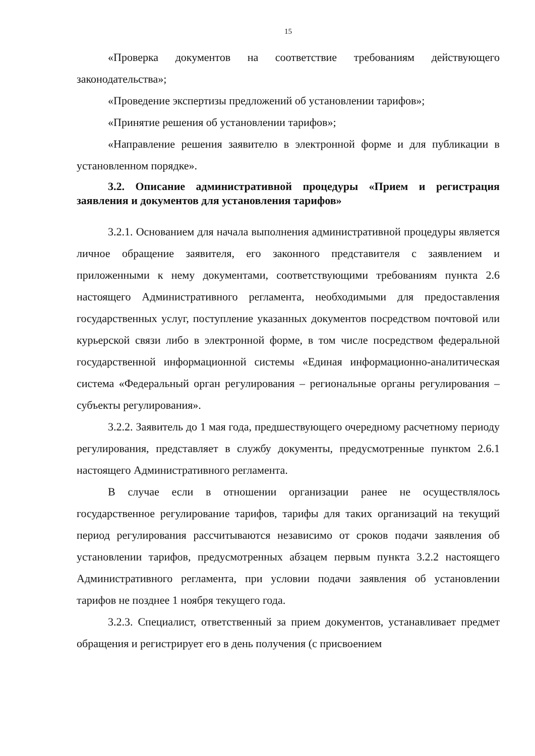15
«Проверка документов на соответствие требованиям действующего законодательства»;
«Проведение экспертизы предложений об установлении тарифов»;
«Принятие решения об установлении тарифов»;
«Направление решения заявителю в электронной форме и для публикации в установленном порядке».
3.2. Описание административной процедуры «Прием и регистрация заявления и документов для установления тарифов»
3.2.1. Основанием для начала выполнения административной процедуры является личное обращение заявителя, его законного представителя с заявлением и приложенными к нему документами, соответствующими требованиям пункта 2.6 настоящего Административного регламента, необходимыми для предоставления государственных услуг, поступление указанных документов посредством почтовой или курьерской связи либо в электронной форме, в том числе посредством федеральной государственной информационной системы «Единая информационно-аналитическая система «Федеральный орган регулирования – региональные органы регулирования – субъекты регулирования».
3.2.2. Заявитель до 1 мая года, предшествующего очередному расчетному периоду регулирования, представляет в службу документы, предусмотренные пунктом 2.6.1 настоящего Административного регламента.
В случае если в отношении организации ранее не осуществлялось государственное регулирование тарифов, тарифы для таких организаций на текущий период регулирования рассчитываются независимо от сроков подачи заявления об установлении тарифов, предусмотренных абзацем первым пункта 3.2.2 настоящего Административного регламента, при условии подачи заявления об установлении тарифов не позднее 1 ноября текущего года.
3.2.3. Специалист, ответственный за прием документов, устанавливает предмет обращения и регистрирует его в день получения (с присвоением